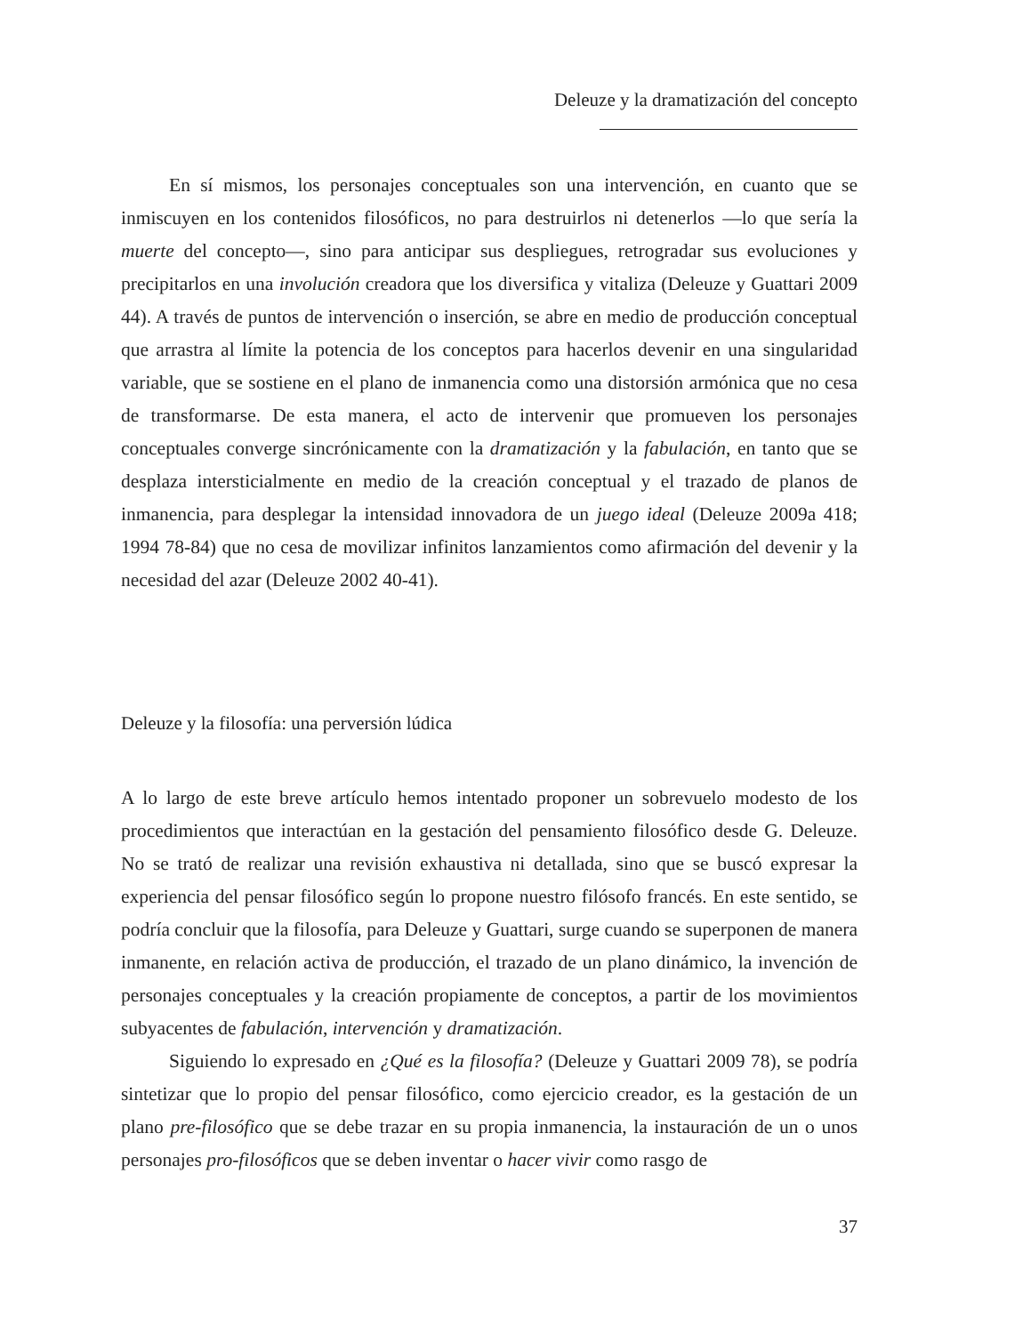Deleuze y la dramatización del concepto
En sí mismos, los personajes conceptuales son una intervención, en cuanto que se inmiscuyen en los contenidos filosóficos, no para destruirlos ni detenerlos —lo que sería la muerte del concepto—, sino para anticipar sus despliegues, retrogradar sus evoluciones y precipitarlos en una involución creadora que los diversifica y vitaliza (Deleuze y Guattari 2009 44). A través de puntos de intervención o inserción, se abre en medio de producción conceptual que arrastra al límite la potencia de los conceptos para hacerlos devenir en una singularidad variable, que se sostiene en el plano de inmanencia como una distorsión armónica que no cesa de transformarse. De esta manera, el acto de intervenir que promueven los personajes conceptuales converge sincrónicamente con la dramatización y la fabulación, en tanto que se desplaza intersticialmente en medio de la creación conceptual y el trazado de planos de inmanencia, para desplegar la intensidad innovadora de un juego ideal (Deleuze 2009a 418; 1994 78-84) que no cesa de movilizar infinitos lanzamientos como afirmación del devenir y la necesidad del azar (Deleuze 2002 40-41).
Deleuze y la filosofía: una perversión lúdica
A lo largo de este breve artículo hemos intentado proponer un sobrevuelo modesto de los procedimientos que interactúan en la gestación del pensamiento filosófico desde G. Deleuze. No se trató de realizar una revisión exhaustiva ni detallada, sino que se buscó expresar la experiencia del pensar filosófico según lo propone nuestro filósofo francés. En este sentido, se podría concluir que la filosofía, para Deleuze y Guattari, surge cuando se superponen de manera inmanente, en relación activa de producción, el trazado de un plano dinámico, la invención de personajes conceptuales y la creación propiamente de conceptos, a partir de los movimientos subyacentes de fabulación, intervención y dramatización.
Siguiendo lo expresado en ¿Qué es la filosofía? (Deleuze y Guattari 2009 78), se podría sintetizar que lo propio del pensar filosófico, como ejercicio creador, es la gestación de un plano pre-filosófico que se debe trazar en su propia inmanencia, la instauración de un o unos personajes pro-filosóficos que se deben inventar o hacer vivir como rasgo de
37